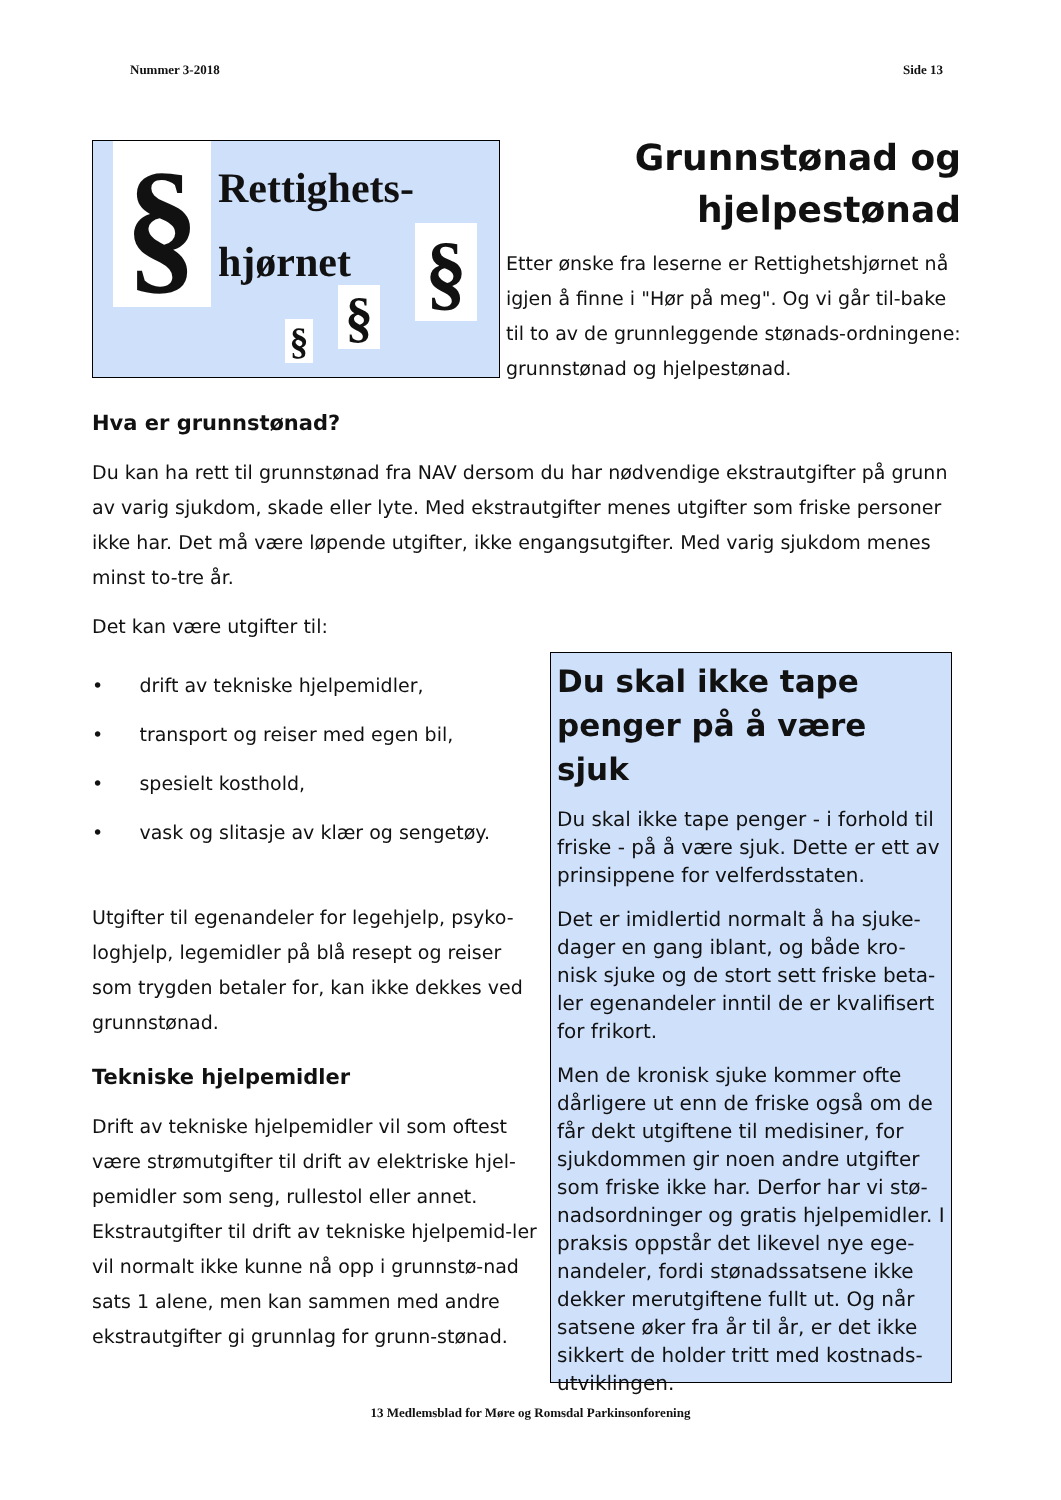Nummer 3-2018 Side 13
§
Rettighets-
hjørnet
§
§
§
Grunnstønad og
hjelpestønad
Etter ønske fra leserne er Rettighetshjørnet nå igjen å finne i "Hør på meg". Og vi går til-bake til to av de grunnleggende stønads-ordningene: grunnstønad og hjelpestønad.
Hva er grunnstønad?
Du kan ha rett til grunnstønad fra NAV dersom du har nødvendige ekstrautgifter på grunn av varig sjukdom, skade eller lyte. Med ekstrautgifter menes utgifter som friske personer ikke har. Det må være løpende utgifter, ikke engangsutgifter. Med varig sjukdom menes minst to-tre år.
Det kan være utgifter til:
• drift av tekniske hjelpemidler,
• transport og reiser med egen bil,
• spesielt kosthold,
• vask og slitasje av klær og sengetøy.
Utgifter til egenandeler for legehjelp, psyko-loghjelp, legemidler på blå resept og reiser som trygden betaler for, kan ikke dekkes ved grunnstønad.
Tekniske hjelpemidler
Drift av tekniske hjelpemidler vil som oftest være strømutgifter til drift av elektriske hjel-pemidler som seng, rullestol eller annet. Ekstrautgifter til drift av tekniske hjelpemid-ler vil normalt ikke kunne nå opp i grunnstø-nad sats 1 alene, men kan sammen med andre ekstrautgifter gi grunnlag for grunn-stønad.
Du skal ikke tape penger på å være sjuk
Du skal ikke tape penger - i forhold til friske - på å være sjuk. Dette er ett av prinsippene for velferdsstaten.
Det er imidlertid normalt å ha sjuke-dager en gang iblant, og både kro-nisk sjuke og de stort sett friske beta-ler egenandeler inntil de er kvalifisert for frikort.
Men de kronisk sjuke kommer ofte dårligere ut enn de friske også om de får dekt utgiftene til medisiner, for sjukdommen gir noen andre utgifter som friske ikke har. Derfor har vi stø-nadsordninger og gratis hjelpemidler. I praksis oppstår det likevel nye ege-nandeler, fordi stønadssatsene ikke dekker merutgiftene fullt ut. Og når satsene øker fra år til år, er det ikke sikkert de holder tritt med kostnads-utviklingen.
13 Medlemsblad for Møre og Romsdal Parkinsonforening